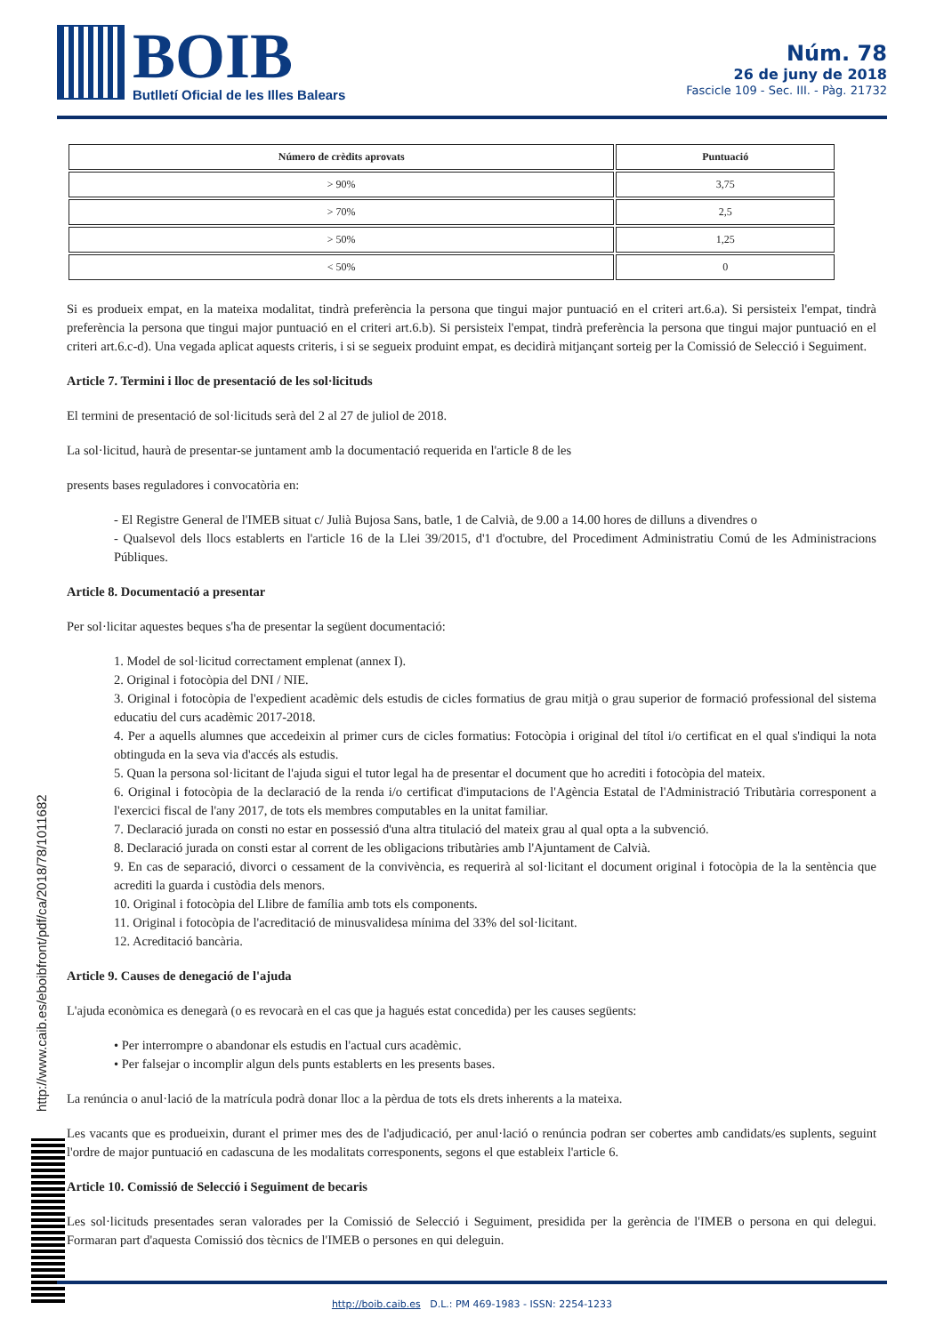BOIB
Butlletí Oficial de les Illes Balears
Núm. 78
26 de juny de 2018
Fascicle 109 - Sec. III. - Pàg. 21732
| Número de crèdits aprovats | Puntuació |
| --- | --- |
| > 90% | 3,75 |
| > 70% | 2,5 |
| > 50% | 1,25 |
| < 50% | 0 |
Si es produeix empat, en la mateixa modalitat, tindrà preferència la persona que tingui major puntuació en el criteri art.6.a). Si persisteix l'empat, tindrà preferència la persona que tingui major puntuació en el criteri art.6.b). Si persisteix l'empat, tindrà preferència la persona que tingui major puntuació en el criteri art.6.c-d). Una vegada aplicat aquests criteris, i si se segueix produint empat, es decidirà mitjançant sorteig per la Comissió de Selecció i Seguiment.
Article 7. Termini i lloc de presentació de les sol·licituds
El termini de presentació de sol·licituds serà del 2 al 27 de juliol de 2018.
La sol·licitud, haurà de presentar-se juntament amb la documentació requerida en l'article 8 de les
presents bases reguladores i convocatòria en:
- El Registre General de l'IMEB situat c/ Julià Bujosa Sans, batle, 1 de Calvià, de 9.00 a 14.00 hores de dilluns a divendres o
- Qualsevol dels llocs establerts en l'article 16 de la Llei 39/2015, d'1 d'octubre, del Procediment Administratiu Comú de les Administracions Públiques.
Article 8. Documentació a presentar
Per sol·licitar aquestes beques s'ha de presentar la següent documentació:
1. Model de sol·licitud correctament emplenat (annex I).
2. Original i fotocòpia del DNI / NIE.
3. Original i fotocòpia de l'expedient acadèmic dels estudis de cicles formatius de grau mitjà o grau superior de formació professional del sistema educatiu del curs acadèmic 2017-2018.
4. Per a aquells alumnes que accedeixin al primer curs de cicles formatius: Fotocòpia i original del títol i/o certificat en el qual s'indiqui la nota obtinguda en la seva via d'accés als estudis.
5. Quan la persona sol·licitant de l'ajuda sigui el tutor legal ha de presentar el document que ho acrediti i fotocòpia del mateix.
6. Original i fotocòpia de la declaració de la renda i/o certificat d'imputacions de l'Agència Estatal de l'Administració Tributària corresponent a l'exercici fiscal de l'any 2017, de tots els membres computables en la unitat familiar.
7. Declaració jurada on consti no estar en possessió d'una altra titulació del mateix grau al qual opta a la subvenció.
8. Declaració jurada on consti estar al corrent de les obligacions tributàries amb l'Ajuntament de Calvià.
9. En cas de separació, divorci o cessament de la convivència, es requerirà al sol·licitant el document original i fotocòpia de la la sentència que acrediti la guarda i custòdia dels menors.
10. Original i fotocòpia del Llibre de família amb tots els components.
11. Original i fotocòpia de l'acreditació de minusvalidesa mínima del 33% del sol·licitant.
12. Acreditació bancària.
Article 9. Causes de denegació de l'ajuda
L'ajuda econòmica es denegarà (o es revocarà en el cas que ja hagués estat concedida) per les causes següents:
• Per interrompre o abandonar els estudis en l'actual curs acadèmic.
• Per falsejar o incomplir algun dels punts establerts en les presents bases.
La renúncia o anul·lació de la matrícula podrà donar lloc a la pèrdua de tots els drets inherents a la mateixa.
Les vacants que es produeixin, durant el primer mes des de l'adjudicació, per anul·lació o renúncia podran ser cobertes amb candidats/es suplents, seguint l'ordre de major puntuació en cadascuna de les modalitats corresponents, segons el que estableix l'article 6.
Article 10. Comissió de Selecció i Seguiment de becaris
Les sol·licituds presentades seran valorades per la Comissió de Selecció i Seguiment, presidida per la gerència de l'IMEB o persona en qui delegui. Formaran part d'aquesta Comissió dos tècnics de l'IMEB o persones en qui deleguin.
http://www.caib.es/eboibfront/pdf/ca/2018/78/1011682
http://boib.caib.es D.L.: PM 469-1983 - ISSN: 2254-1233